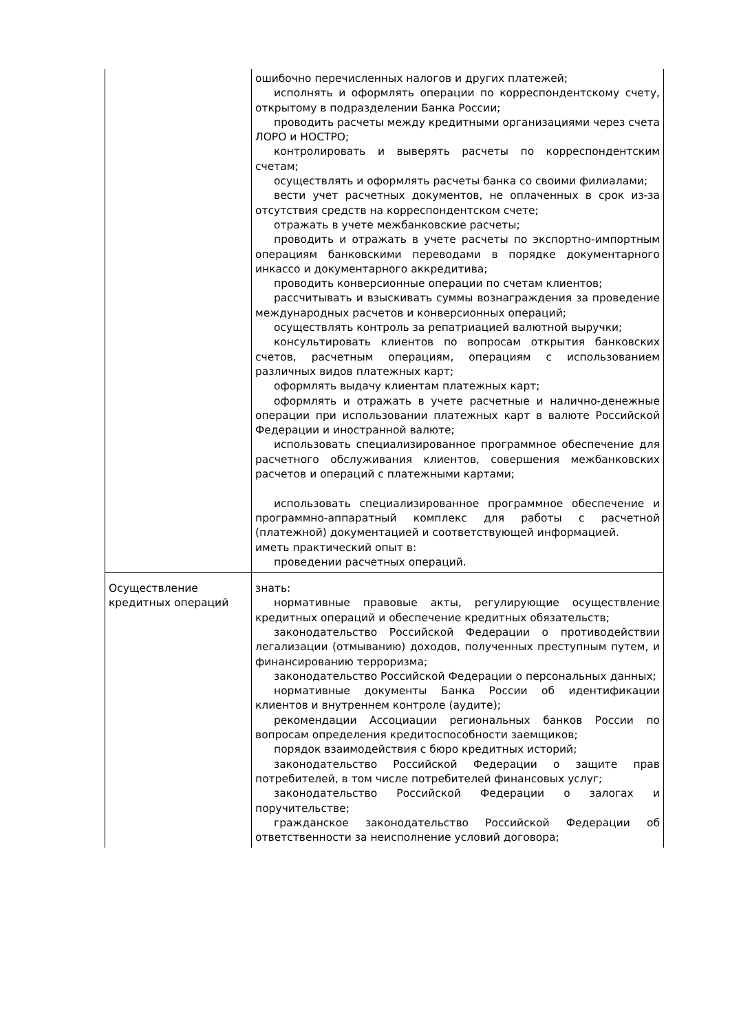| | ошибочно перечисленных налогов и других платежей; исполнять и оформлять операции по корреспондентскому счету, открытому в подразделении Банка России; проводить расчеты между кредитными организациями через счета ЛОРО и НОСТРО; контролировать и выверять расчеты по корреспондентским счетам; осуществлять и оформлять расчеты банка со своими филиалами; вести учет расчетных документов, не оплаченных в срок из-за отсутствия средств на корреспондентском счете; отражать в учете межбанковские расчеты; проводить и отражать в учете расчеты по экспортно-импортным операциям банковскими переводами в порядке документарного инкассо и документарного аккредитива; проводить конверсионные операции по счетам клиентов; рассчитывать и взыскивать суммы вознаграждения за проведение международных расчетов и конверсионных операций; осуществлять контроль за репатриацией валютной выручки; консультировать клиентов по вопросам открытия банковских счетов, расчетным операциям, операциям с использованием различных видов платежных карт; оформлять выдачу клиентам платежных карт; оформлять и отражать в учете расчетные и налично-денежные операции при использовании платежных карт в валюте Российской Федерации и иностранной валюте; использовать специализированное программное обеспечение для расчетного обслуживания клиентов, совершения межбанковских расчетов и операций с платежными картами; использовать специализированное программное обеспечение и программно-аппаратный комплекс для работы с расчетной (платежной) документацией и соответствующей информацией. иметь практический опыт в: проведении расчетных операций. |
| Осуществление кредитных операций | знать: нормативные правовые акты, регулирующие осуществление кредитных операций и обеспечение кредитных обязательств; законодательство Российской Федерации о противодействии легализации (отмыванию) доходов, полученных преступным путем, и финансированию терроризма; законодательство Российской Федерации о персональных данных; нормативные документы Банка России об идентификации клиентов и внутреннем контроле (аудите); рекомендации Ассоциации региональных банков России по вопросам определения кредитоспособности заемщиков; порядок взаимодействия с бюро кредитных историй; законодательство Российской Федерации о защите прав потребителей, в том числе потребителей финансовых услуг; законодательство Российской Федерации о залогах и поручительстве; гражданское законодательство Российской Федерации об ответственности за неисполнение условий договора; |